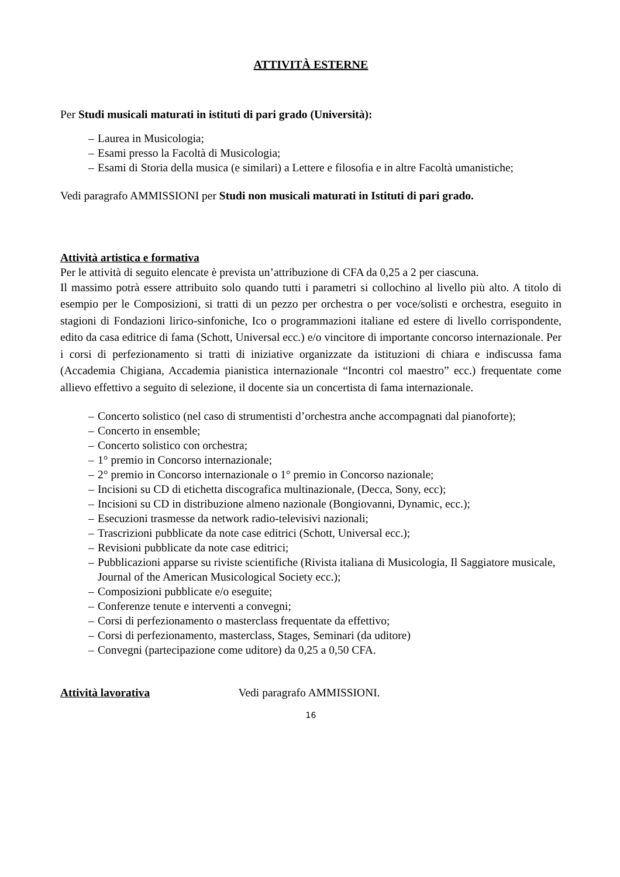ATTIVITÀ ESTERNE
Per Studi musicali maturati in istituti di pari grado (Università):
– Laurea in Musicologia;
– Esami presso la Facoltà di Musicologia;
– Esami di Storia della musica (e similari) a Lettere e filosofia e in altre Facoltà umanistiche;
Vedi paragrafo AMMISSIONI per Studi non musicali maturati in Istituti di pari grado.
Attività artistica e formativa
Per le attività di seguito elencate è prevista un’attribuzione di CFA da 0,25 a 2 per ciascuna.
Il massimo potrà essere attribuito solo quando tutti i parametri si collochino al livello più alto. A titolo di esempio per le Composizioni, si tratti di un pezzo per orchestra o per voce/solisti e orchestra, eseguito in stagioni di Fondazioni lirico-sinfoniche, Ico o programmazioni italiane ed estere di livello corrispondente, edito da casa editrice di fama (Schott, Universal ecc.) e/o vincitore di importante concorso internazionale. Per i corsi di perfezionamento si tratti di iniziative organizzate da istituzioni di chiara e indiscussa fama (Accademia Chigiana, Accademia pianistica internazionale “Incontri col maestro” ecc.) frequentate come allievo effettivo a seguito di selezione, il docente sia un concertista di fama internazionale.
– Concerto solistico (nel caso di strumentisti d’orchestra anche accompagnati dal pianoforte);
– Concerto in ensemble;
– Concerto solistico con orchestra;
– 1° premio in Concorso internazionale;
– 2° premio in Concorso internazionale o 1° premio in Concorso nazionale;
– Incisioni su CD di etichetta discografica multinazionale, (Decca, Sony, ecc);
– Incisioni su CD in distribuzione almeno nazionale (Bongiovanni, Dynamic, ecc.);
– Esecuzioni trasmesse da network radio-televisivi nazionali;
– Trascrizioni pubblicate da note case editrici (Schott, Universal ecc.);
– Revisioni pubblicate da note case editrici;
– Pubblicazioni apparse su riviste scientifiche (Rivista italiana di Musicologia, Il Saggiatore musicale, Journal of the American Musicological Society ecc.);
– Composizioni pubblicate e/o eseguite;
– Conferenze tenute e interventi a convegni;
– Corsi di perfezionamento o masterclass frequentate da effettivo;
– Corsi di perfezionamento, masterclass, Stages, Seminari (da uditore)
– Convegni (partecipazione come uditore) da 0,25 a 0,50 CFA.
Attività lavorativa Vedi paragrafo AMMISSIONI.
16